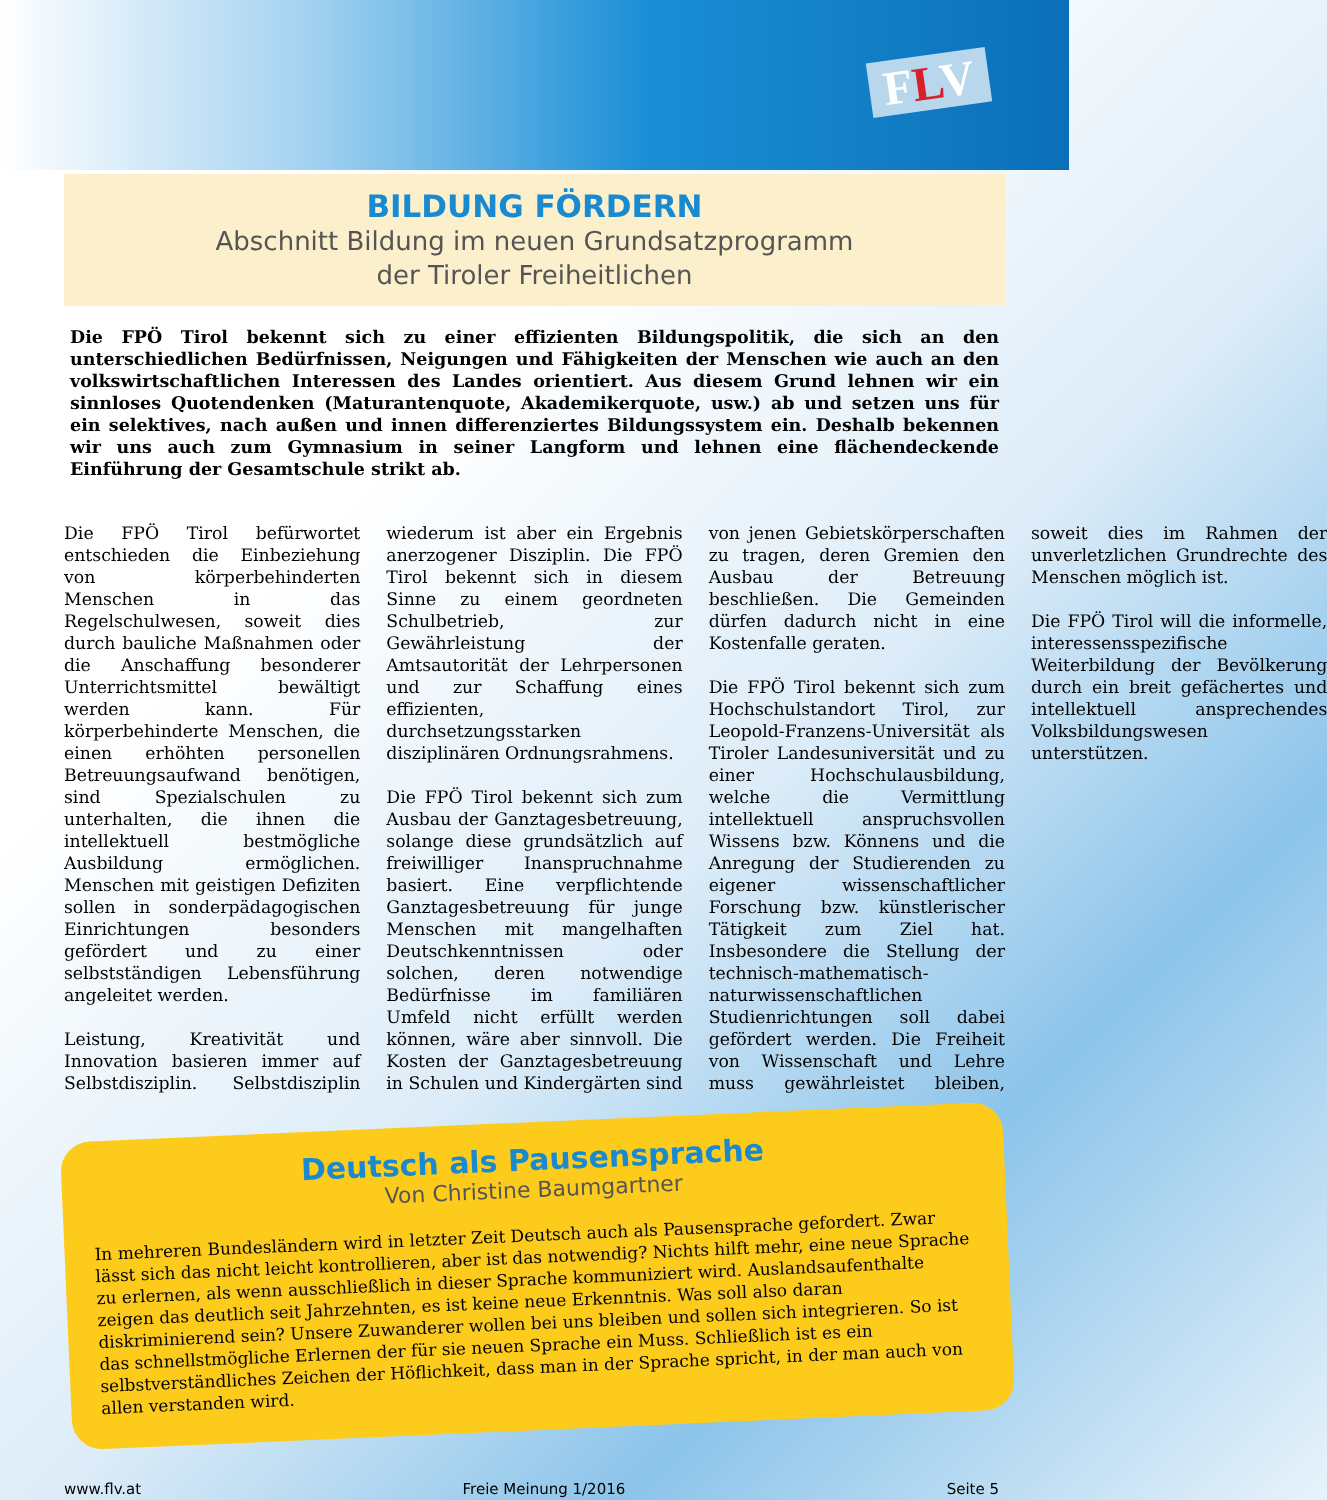FLV
BILDUNG FÖRDERN
Abschnitt Bildung im neuen Grundsatzprogramm
der Tiroler Freiheitlichen
Die FPÖ Tirol bekennt sich zu einer effizienten Bildungspolitik, die sich an den unterschiedlichen Bedürfnissen, Neigungen und Fähigkeiten der Menschen wie auch an den volkswirtschaftlichen Interessen des Landes orientiert. Aus diesem Grund lehnen wir ein sinnloses Quotendenken (Maturantenquote, Akademikerquote, usw.) ab und setzen uns für ein selektives, nach außen und innen differenziertes Bildungssystem ein. Deshalb bekennen wir uns auch zum Gymnasium in seiner Langform und lehnen eine flächendeckende Einführung der Gesamtschule strikt ab.
Die FPÖ Tirol befürwortet entschieden die Einbeziehung von körperbehinderten Menschen in das Regelschulwesen, soweit dies durch bauliche Maßnahmen oder die Anschaffung besonderer Unterrichtsmittel bewältigt werden kann. Für körperbehinderte Menschen, die einen erhöhten personellen Betreuungsaufwand benötigen, sind Spezialschulen zu unterhalten, die ihnen die intellektuell bestmögliche Ausbildung ermöglichen. Menschen mit geistigen Defiziten sollen in sonderpädagogischen Einrichtungen besonders gefördert und zu einer selbstständigen Lebensführung angeleitet werden.
Leistung, Kreativität und Innovation basieren immer auf Selbstdisziplin. Selbstdisziplin wiederum ist aber ein Ergebnis anerzogener Disziplin. Die FPÖ Tirol bekennt sich in diesem Sinne zu einem geordneten Schulbetrieb, zur Gewährleistung der Amtsautorität der Lehrpersonen und zur Schaffung eines effizienten, durchsetzungsstarken disziplinären Ordnungsrahmens.
Die FPÖ Tirol bekennt sich zum Ausbau der Ganztagesbetreuung, solange diese grundsätzlich auf freiwilliger Inanspruchnahme basiert. Eine verpflichtende Ganztagesbetreuung für junge Menschen mit mangelhaften Deutschkenntnissen oder solchen, deren notwendige Bedürfnisse im familiären Umfeld nicht erfüllt werden können, wäre aber sinnvoll. Die Kosten der Ganztagesbetreuung in Schulen und Kindergärten sind von jenen Gebietskörperschaften zu tragen, deren Gremien den Ausbau der Betreuung beschließen. Die Gemeinden dürfen dadurch nicht in eine Kostenfalle geraten.
Die FPÖ Tirol bekennt sich zum Hochschulstandort Tirol, zur Leopold-Franzens-Universität als Tiroler Landesuniversität und zu einer Hochschulausbildung, welche die Vermittlung intellektuell anspruchsvollen Wissens bzw. Könnens und die Anregung der Studierenden zu eigener wissenschaftlicher Forschung bzw. künstlerischer Tätigkeit zum Ziel hat. Insbesondere die Stellung der technisch-mathematisch-naturwissenschaftlichen Studienrichtungen soll dabei gefördert werden. Die Freiheit von Wissenschaft und Lehre muss gewährleistet bleiben, soweit dies im Rahmen der unverletzlichen Grundrechte des Menschen möglich ist.
Die FPÖ Tirol will die informelle, interessensspezifische Weiterbildung der Bevölkerung durch ein breit gefächertes und intellektuell ansprechendes Volksbildungswesen unterstützen.
Deutsch als Pausensprache
Von Christine Baumgartner
In mehreren Bundesländern wird in letzter Zeit Deutsch auch als Pausensprache gefordert. Zwar lässt sich das nicht leicht kontrollieren, aber ist das notwendig? Nichts hilft mehr, eine neue Sprache zu erlernen, als wenn ausschließlich in dieser Sprache kommuniziert wird. Auslandsaufenthalte zeigen das deutlich seit Jahrzehnten, es ist keine neue Erkenntnis. Was soll also daran diskriminierend sein? Unsere Zuwanderer wollen bei uns bleiben und sollen sich integrieren. So ist das schnellstmögliche Erlernen der für sie neuen Sprache ein Muss. Schließlich ist es ein selbstverständliches Zeichen der Höflichkeit, dass man in der Sprache spricht, in der man auch von allen verstanden wird.
www.flv.at Freie Meinung 1/2016 Seite 5